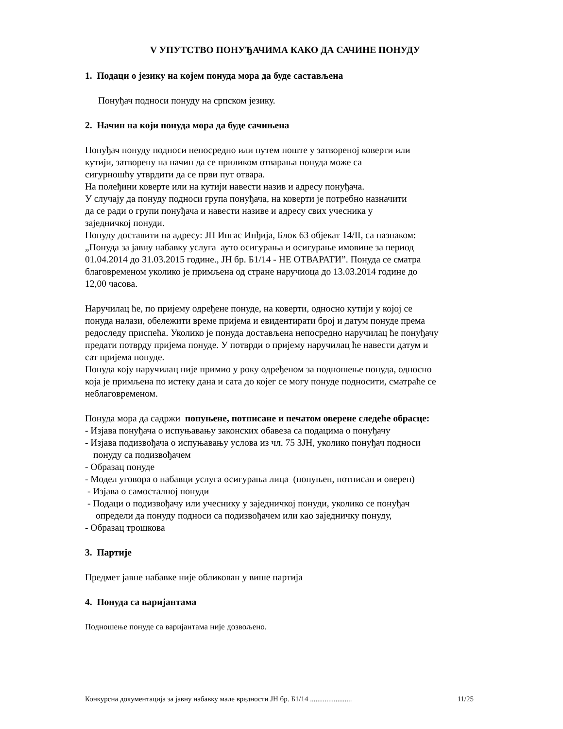V УПУТСТВО ПОНУЂАЧИМА КАКО ДА САЧИНЕ ПОНУДУ
1. Подаци о језику на којем понуда мора да буде састављена
Понуђач подноси понуду на српском језику.
2. Начин на који понуда мора да буде сачињена
Понуђач понуду подноси непосредно или путем поште у затвореној коверти или
кутији, затворену на начин да се приликом отварања понуда може са
сигурношћу утврдити да се први пут отвара.
На полеђини коверте или на кутији навести назив и адресу понуђача.
У случају да понуду подноси група понуђача, на коверти је потребно назначити
да се ради о групи понуђача и навести називе и адресу свих учесника у
заједничкој понуди.
Понуду доставити на адресу: ЈП Ингас Инђија, Блок 63 објекат 14/II, са назнаком:
„Понуда за јавну набавку услуга ауто осигурања и осигурање имовине за период
01.04.2014 до 31.03.2015 године., ЈН бр. Б1/14 - НЕ ОТВАРАТИ”. Понуда се сматра
благовременом уколико је примљена од стране наручиоца до 13.03.2014 године до
12,00 часова.
Наручилац ће, по пријему одређене понуде, на коверти, односно кутији у којој се
понуда налази, обележити време пријема и евидентирати број и датум понуде према
редоследу приспећа. Уколико је понуда достављена непосредно наручилац ће понуђачу
предати потврду пријема понуде. У потврди о пријему наручилац ће навести датум и
сат пријема понуде.
Понуда коју наручилац није примио у року одређеном за подношење понуда, односно
која је примљена по истеку дана и сата до којег се могу понуде подносити, сматраће се
неблаговременом.
Понуда мора да садржи попуњене, потписане и печатом оверене следеће обрасце:
- Изјава понуђача о испуњавању законских обавеза са подацима о понуђачу
- Изјава подизвођача о испуњавању услова из чл. 75 ЗЈН, уколико понуђач подноси
понуду са подизвођачем
- Образац понуде
- Модел уговора о набавци услуга осигурања лица (попуњен, потписан и оверен)
- Изјава о самосталној понуди
- Подаци о подизвођачу или учеснику у заједничкој понуди, уколико се понуђач
определи да понуду подноси са подизвођачем или као заједничку понуду,
- Образац трошкова
3. Партије
Предмет јавне набавке није обликован у више партија
4. Понуда са варијантама
Подношење понуде са варијантама није дозвољено.
Конкурсна документација за јавну набавку мале вредности ЈН бр. Б1/14 ....................... 11/25